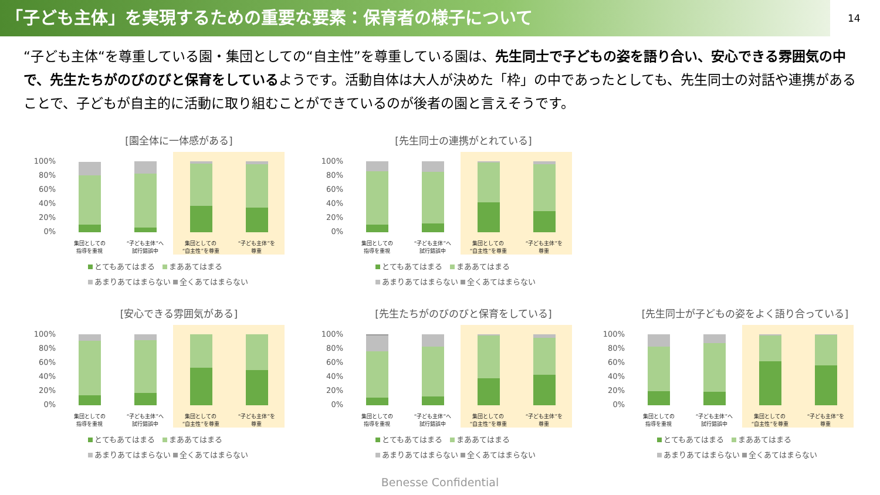「子ども主体」を実現するための重要な要素：保育者の様子について
14
“子ども主体“を尊重している園・集団としての“自主性”を尊重している園は、先生同士で子どもの姿を語り合い、安心できる雰囲気の中で、先生たちがのびのびと保育をしているようです。活動自体は大人が決めた「枠」の中であったとしても、先生同士の対話や連携があることで、子どもが自主的に活動に取り組むことができているのが後者の園と言えそうです。
[園全体に一体感がある]
100%
80%
60%
40%
20%
0%
集団としての
指導を重視
“子ども主体”へ
試行錯誤中
集団としての
“自主性”を尊重
“子ども主体”を
尊重
とてもあてはまる　 まああてはまる
あまりあてはまらない 全くあてはまらない
[先生同士の連携がとれている]
100%
80%
60%
40%
20%
0%
集団としての
指導を重視
“子ども主体”へ
試行錯誤中
集団としての
“自主性”を尊重
“子ども主体”を
尊重
とてもあてはまる　 まああてはまる
あまりあてはまらない 全くあてはまらない
[安心できる雰囲気がある]
100%
80%
60%
40%
20%
0%
集団としての
指導を重視
“子ども主体”へ
試行錯誤中
集団としての
“自主性”を尊重
“子ども主体”を
尊重
とてもあてはまる　 まああてはまる
あまりあてはまらない 全くあてはまらない
[先生たちがのびのびと保育をしている]
100%
80%
60%
40%
20%
0%
集団としての
指導を重視
“子ども主体”へ
試行錯誤中
集団としての
“自主性”を尊重
“子ども主体”を
尊重
とてもあてはまる　 まああてはまる
あまりあてはまらない 全くあてはまらない
[先生同士が子どもの姿をよく語り合っている]
100%
80%
60%
40%
20%
0%
集団としての
指導を重視
“子ども主体”へ
試行錯誤中
集団としての
“自主性”を尊重
“子ども主体”を
尊重
とてもあてはまる　 まああてはまる
あまりあてはまらない 全くあてはまらない
Benesse Confidential